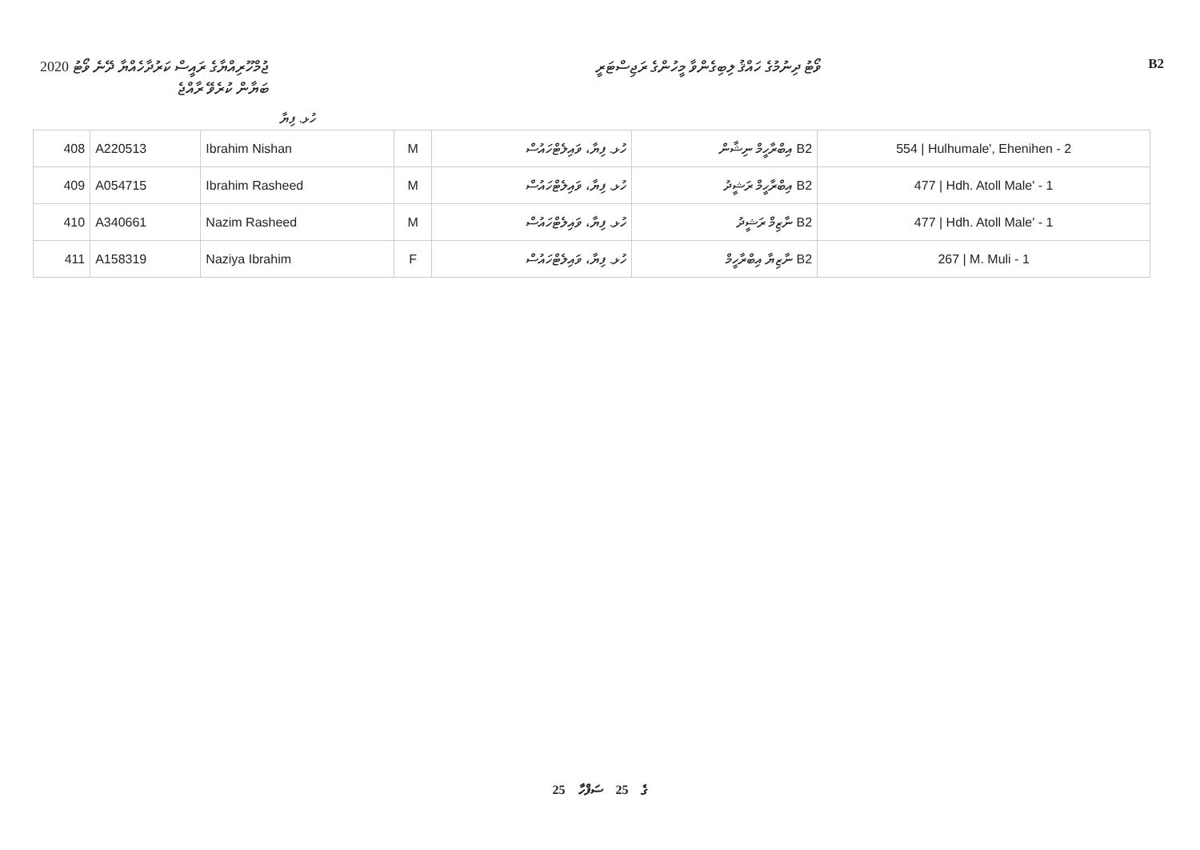ޖުމްހޫރިއްޔާގެ ރައީސް ކަރުދާހެއްޔާ ދޭނެ ވޯޓު 2020
ބަޔާން ކުރެވޭ ރާއްޖެ
ވޯޓު ދިނުމުގެ ހައްޤު ލިބިގެންވާ މީހުންގެ ރަޖިސްޓަރީ
B2
ހުޅ. ފިޔާ
| 408 | A220513 | Ibrahim Nishan | M | ހުޅ. ފިޔާ، ވައިލެޓްހައުސް | B2 އިބްރާހީމް ނިޝާން | 554 / Hulhumale', Ehenihen - 2 |
| 409 | A054715 | Ibrahim Rasheed | M | ހުޅ. ފިޔާ، ވައިލެޓްހައުސް | B2 އިބްރާހީމް ރަޝީދު | 477 / Hdh. Atoll Male' - 1 |
| 410 | A340661 | Nazim Rasheed | M | ހުޅ. ފިޔާ، ވައިލެޓްހައުސް | B2 ނާޒިމް ރަޝީދު | 477 / Hdh. Atoll Male' - 1 |
| 411 | A158319 | Naziya Ibrahim | F | ހުޅ. ފިޔާ، ވައިލެޓްހައުސް | B2 ނާޒިޔާ އިބްރާހީމް | 267 / M. Muli - 1 |
25 ގެ 25 ސަފްހާ